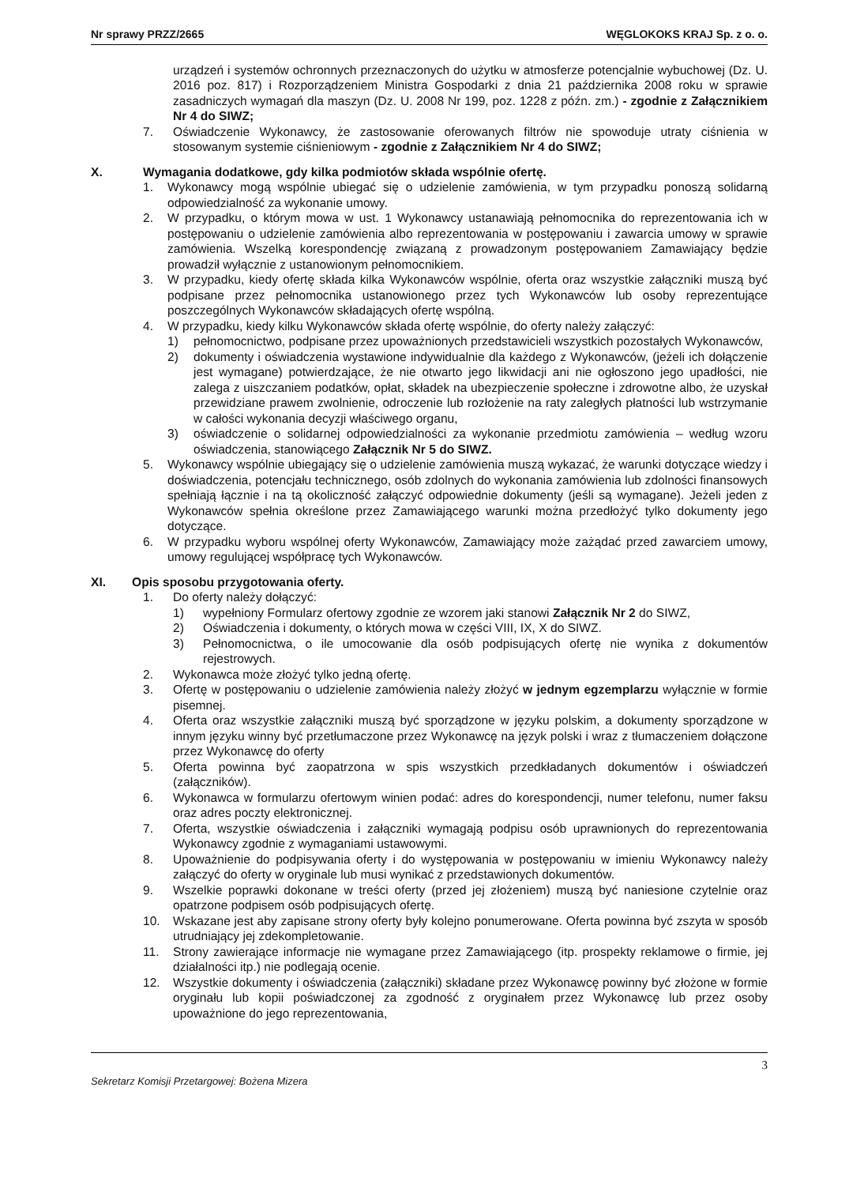Nr sprawy PRZZ/2665 WĘGLOKOKS KRAJ Sp. z o. o.
urządzeń i systemów ochronnych przeznaczonych do użytku w atmosferze potencjalnie wybuchowej (Dz. U. 2016 poz. 817) i Rozporządzeniem Ministra Gospodarki z dnia 21 października 2008 roku w sprawie zasadniczych wymagań dla maszyn (Dz. U. 2008 Nr 199, poz. 1228 z późn. zm.) - zgodnie z Załącznikiem Nr 4 do SIWZ;
7. Oświadczenie Wykonawcy, że zastosowanie oferowanych filtrów nie spowoduje utraty ciśnienia w stosowanym systemie ciśnieniowym - zgodnie z Załącznikiem Nr 4 do SIWZ;
X. Wymagania dodatkowe, gdy kilka podmiotów składa wspólnie ofertę.
1. Wykonawcy mogą wspólnie ubiegać się o udzielenie zamówienia, w tym przypadku ponoszą solidarną odpowiedzialność za wykonanie umowy.
2. W przypadku, o którym mowa w ust. 1 Wykonawcy ustanawiają pełnomocnika do reprezentowania ich w postępowaniu o udzielenie zamówienia albo reprezentowania w postępowaniu i zawarcia umowy w sprawie zamówienia. Wszelką korespondencję związaną z prowadzonym postępowaniem Zamawiający będzie prowadził wyłącznie z ustanowionym pełnomocnikiem.
3. W przypadku, kiedy ofertę składa kilka Wykonawców wspólnie, oferta oraz wszystkie załączniki muszą być podpisane przez pełnomocnika ustanowionego przez tych Wykonawców lub osoby reprezentujące poszczególnych Wykonawców składających ofertę wspólną.
4. W przypadku, kiedy kilku Wykonawców składa ofertę wspólnie, do oferty należy załączyć:
1) pełnomocnictwo, podpisane przez upoważnionych przedstawicieli wszystkich pozostałych Wykonawców,
2) dokumenty i oświadczenia wystawione indywidualnie dla każdego z Wykonawców, (jeżeli ich dołączenie jest wymagane) potwierdzające, że nie otwarto jego likwidacji ani nie ogłoszono jego upadłości, nie zalega z uiszczaniem podatków, opłat, składek na ubezpieczenie społeczne i zdrowotne albo, że uzyskał przewidziane prawem zwolnienie, odroczenie lub rozłożenie na raty zaległych płatności lub wstrzymanie w całości wykonania decyzji właściwego organu,
3) oświadczenie o solidarnej odpowiedzialności za wykonanie przedmiotu zamówienia – według wzoru oświadczenia, stanowiącego Załącznik Nr 5 do SIWZ.
5. Wykonawcy wspólnie ubiegający się o udzielenie zamówienia muszą wykazać, że warunki dotyczące wiedzy i doświadczenia, potencjału technicznego, osób zdolnych do wykonania zamówienia lub zdolności finansowych spełniają łącznie i na tą okoliczność załączyć odpowiednie dokumenty (jeśli są wymagane). Jeżeli jeden z Wykonawców spełnia określone przez Zamawiającego warunki można przedłożyć tylko dokumenty jego dotyczące.
6. W przypadku wyboru wspólnej oferty Wykonawców, Zamawiający może zażądać przed zawarciem umowy, umowy regulującej współpracę tych Wykonawców.
XI. Opis sposobu przygotowania oferty.
1. Do oferty należy dołączyć:
1) wypełniony Formularz ofertowy zgodnie ze wzorem jaki stanowi Załącznik Nr 2 do SIWZ,
2) Oświadczenia i dokumenty, o których mowa w części VIII, IX, X do SIWZ.
3) Pełnomocnictwa, o ile umocowanie dla osób podpisujących ofertę nie wynika z dokumentów rejestrowych.
2. Wykonawca może złożyć tylko jedną ofertę.
3. Ofertę w postępowaniu o udzielenie zamówienia należy złożyć w jednym egzemplarzu wyłącznie w formie pisemnej.
4. Oferta oraz wszystkie załączniki muszą być sporządzone w języku polskim, a dokumenty sporządzone w innym języku winny być przetłumaczone przez Wykonawcę na język polski i wraz z tłumaczeniem dołączone przez Wykonawcę do oferty
5. Oferta powinna być zaopatrzona w spis wszystkich przedkładanych dokumentów i oświadczeń (załączników).
6. Wykonawca w formularzu ofertowym winien podać: adres do korespondencji, numer telefonu, numer faksu oraz adres poczty elektronicznej.
7. Oferta, wszystkie oświadczenia i załączniki wymagają podpisu osób uprawnionych do reprezentowania Wykonawcy zgodnie z wymaganiami ustawowymi.
8. Upoważnienie do podpisywania oferty i do występowania w postępowaniu w imieniu Wykonawcy należy załączyć do oferty w oryginale lub musi wynikać z przedstawionych dokumentów.
9. Wszelkie poprawki dokonane w treści oferty (przed jej złożeniem) muszą być naniesione czytelnie oraz opatrzone podpisem osób podpisujących ofertę.
10. Wskazane jest aby zapisane strony oferty były kolejno ponumerowane. Oferta powinna być zszyta w sposób utrudniający jej zdekompletowanie.
11. Strony zawierające informacje nie wymagane przez Zamawiającego (itp. prospekty reklamowe o firmie, jej działalności itp.) nie podlegają ocenie.
12. Wszystkie dokumenty i oświadczenia (załączniki) składane przez Wykonawcę powinny być złożone w formie oryginału lub kopii poświadczonej za zgodność z oryginałem przez Wykonawcę lub przez osoby upoważnione do jego reprezentowania,
3
Sekretarz Komisji Przetargowej: Bożena Mizera